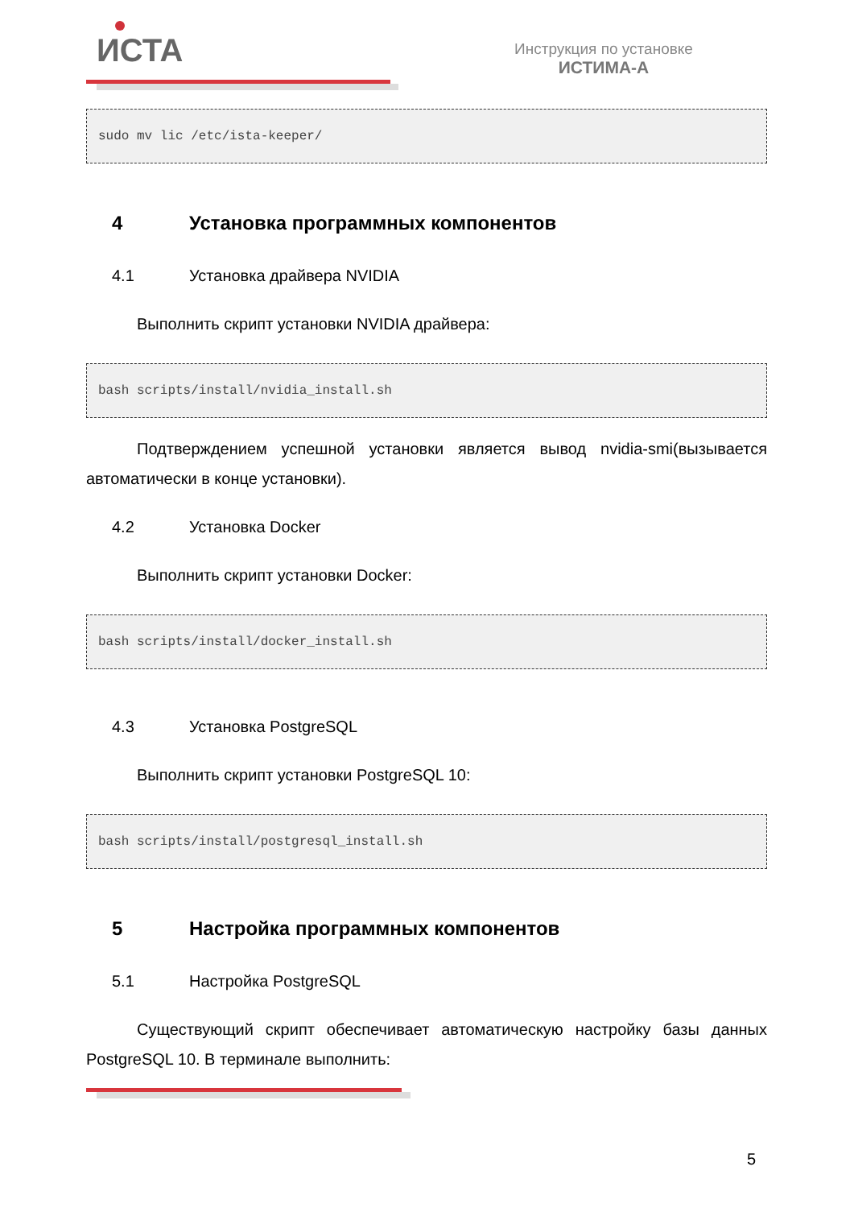ИСТА
Инструкция по установке
ИСТИМА-А
sudo mv lic /etc/ista-keeper/
4 Установка программных компонентов
4.1 Установка драйвера NVIDIA
Выполнить скрипт установки NVIDIA драйвера:
bash scripts/install/nvidia_install.sh
Подтверждением успешной установки является вывод nvidia-smi(вызывается автоматически в конце установки).
4.2 Установка Docker
Выполнить скрипт установки Docker:
bash scripts/install/docker_install.sh
4.3 Установка PostgreSQL
Выполнить скрипт установки PostgreSQL 10:
bash scripts/install/postgresql_install.sh
5 Настройка программных компонентов
5.1 Настройка PostgreSQL
Существующий скрипт обеспечивает автоматическую настройку базы данных PostgreSQL 10. В терминале выполнить:
5